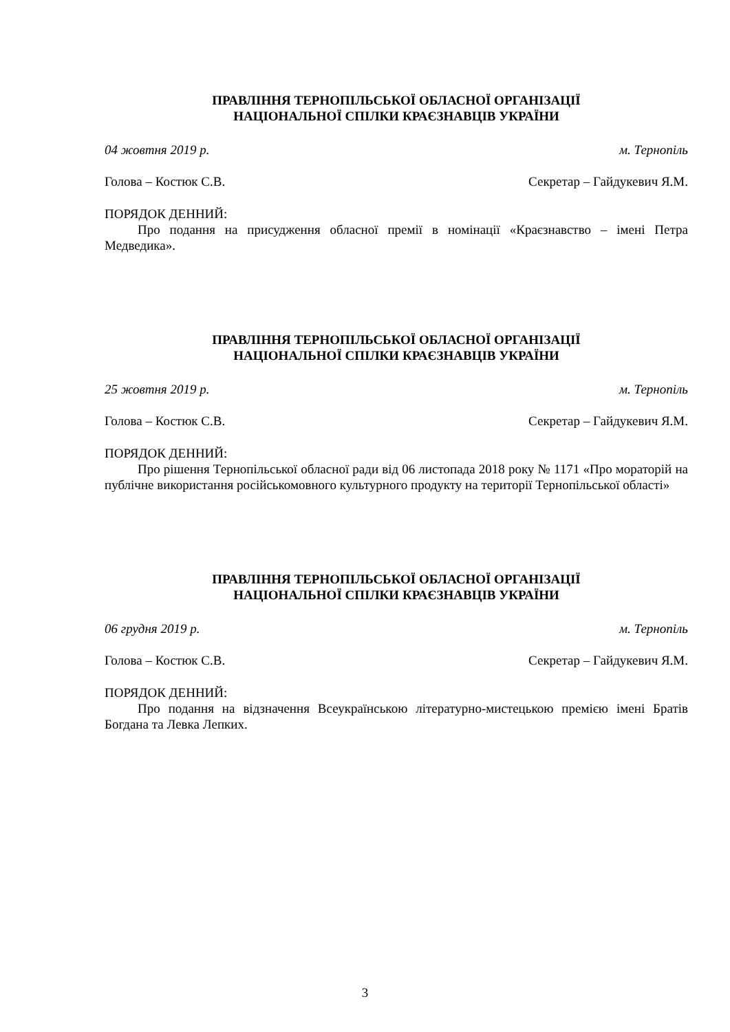ПРАВЛІННЯ ТЕРНОПІЛЬСЬКОЇ ОБЛАСНОЇ ОРГАНІЗАЦІЇ
НАЦІОНАЛЬНОЇ СПІЛКИ КРАЄЗНАВЦІВ УКРАЇНИ
04 жовтня 2019 р. м. Тернопіль
Голова – Костюк С.В. Секретар – Гайдукевич Я.М.
ПОРЯДОК ДЕННИЙ:
Про подання на присудження обласної премії в номінації «Краєзнавство – імені Петра Медведика».
ПРАВЛІННЯ ТЕРНОПІЛЬСЬКОЇ ОБЛАСНОЇ ОРГАНІЗАЦІЇ
НАЦІОНАЛЬНОЇ СПІЛКИ КРАЄЗНАВЦІВ УКРАЇНИ
25 жовтня 2019 р. м. Тернопіль
Голова – Костюк С.В. Секретар – Гайдукевич Я.М.
ПОРЯДОК ДЕННИЙ:
Про рішення Тернопільської обласної ради від 06 листопада 2018 року № 1171 «Про мораторій на публічне використання російськомовного культурного продукту на території Тернопільської області»
ПРАВЛІННЯ ТЕРНОПІЛЬСЬКОЇ ОБЛАСНОЇ ОРГАНІЗАЦІЇ
НАЦІОНАЛЬНОЇ СПІЛКИ КРАЄЗНАВЦІВ УКРАЇНИ
06 грудня 2019 р. м. Тернопіль
Голова – Костюк С.В. Секретар – Гайдукевич Я.М.
ПОРЯДОК ДЕННИЙ:
Про подання на відзначення Всеукраїнською літературно-мистецькою премією імені Братів Богдана та Левка Лепких.
3